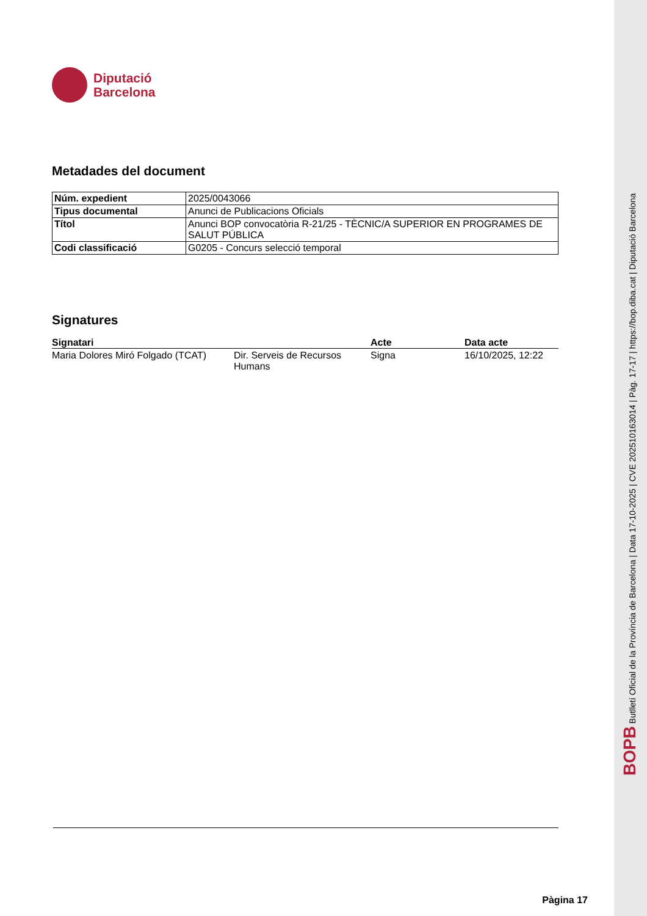Diputació
Barcelona
Metadades del document
| Núm. expedient | 2025/0043066 |
| Tipus documental | Anunci de Publicacions Oficials |
| Títol | Anunci BOP convocatòria R-21/25 - TÈCNIC/A SUPERIOR EN PROGRAMES DE SALUT PÚBLICA |
| Codi classificació | G0205 - Concurs selecció temporal |
Signatures
| Signatari | | Acte | Data acte |
| --- | --- | --- | --- |
| Maria Dolores Miró Folgado (TCAT) | Dir. Serveis de Recursos Humans | Signa | 16/10/2025, 12:22 |
Pàgina 17
BOPB Butlletí Oficial de la Província de Barcelona | Data 17-10-2025 | CVE 202510163014 | Pàg. 17-17 | https://bop.diba.cat | Diputació Barcelona